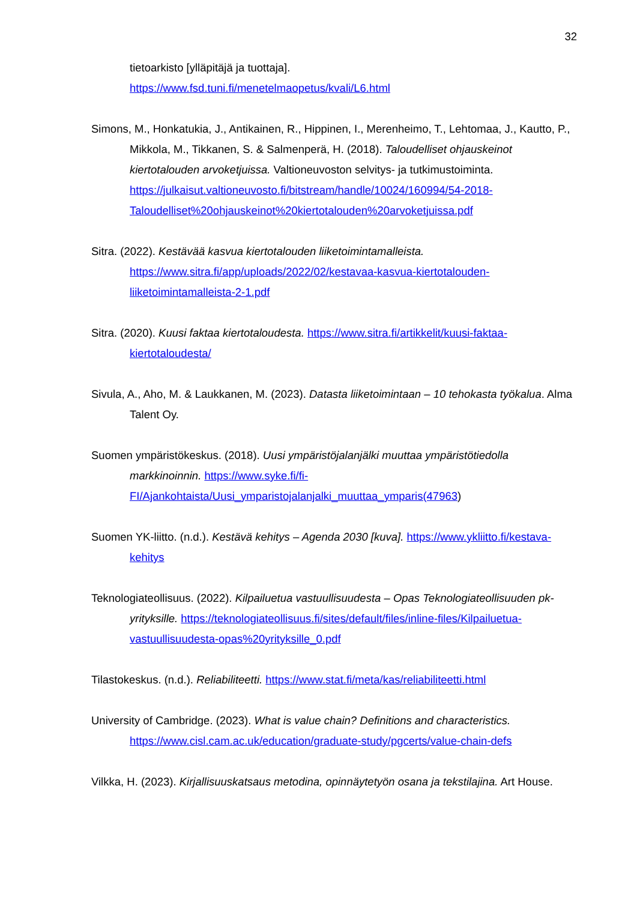32
tietoarkisto [ylläpitäjä ja tuottaja].
https://www.fsd.tuni.fi/menetelmaopetus/kvali/L6.html
Simons, M., Honkatukia, J., Antikainen, R., Hippinen, I., Merenheimo, T., Lehtomaa, J., Kautto, P., Mikkola, M., Tikkanen, S. & Salmenperä, H. (2018). Taloudelliset ohjauskeinot kiertotalouden arvoketjuissa. Valtioneuvoston selvitys- ja tutkimustoiminta. https://julkaisut.valtioneuvosto.fi/bitstream/handle/10024/160994/54-2018-Taloudelliset%20ohjauskeinot%20kiertotalouden%20arvoketjuissa.pdf
Sitra. (2022). Kestävää kasvua kiertotalouden liiketoimintamalleista. https://www.sitra.fi/app/uploads/2022/02/kestavaa-kasvua-kiertotalouden-liiketoimintamalleista-2-1.pdf
Sitra. (2020). Kuusi faktaa kiertotaloudesta. https://www.sitra.fi/artikkelit/kuusi-faktaa-kiertotaloudesta/
Sivula, A., Aho, M. & Laukkanen, M. (2023). Datasta liiketoimintaan – 10 tehokasta työkalua. Alma Talent Oy.
Suomen ympäristökeskus. (2018). Uusi ympäristöjalanjälki muuttaa ympäristötiedolla markkinoinnin. https://www.syke.fi/fi-FI/Ajankohtaista/Uusi_ymparistojalanjalki_muuttaa_ymparis(47963)
Suomen YK-liitto. (n.d.). Kestävä kehitys – Agenda 2030 [kuva]. https://www.ykliitto.fi/kestava-kehitys
Teknologiateollisuus. (2022). Kilpailuetua vastuullisuudesta – Opas Teknologiateollisuuden pk-yrityksille. https://teknologiateollisuus.fi/sites/default/files/inline-files/Kilpailuetua-vastuullisuudesta-opas%20yrityksille_0.pdf
Tilastokeskus. (n.d.). Reliabiliteetti. https://www.stat.fi/meta/kas/reliabiliteetti.html
University of Cambridge. (2023). What is value chain? Definitions and characteristics. https://www.cisl.cam.ac.uk/education/graduate-study/pgcerts/value-chain-defs
Vilkka, H. (2023). Kirjallisuuskatsaus metodina, opinnäytetyön osana ja tekstilajina. Art House.